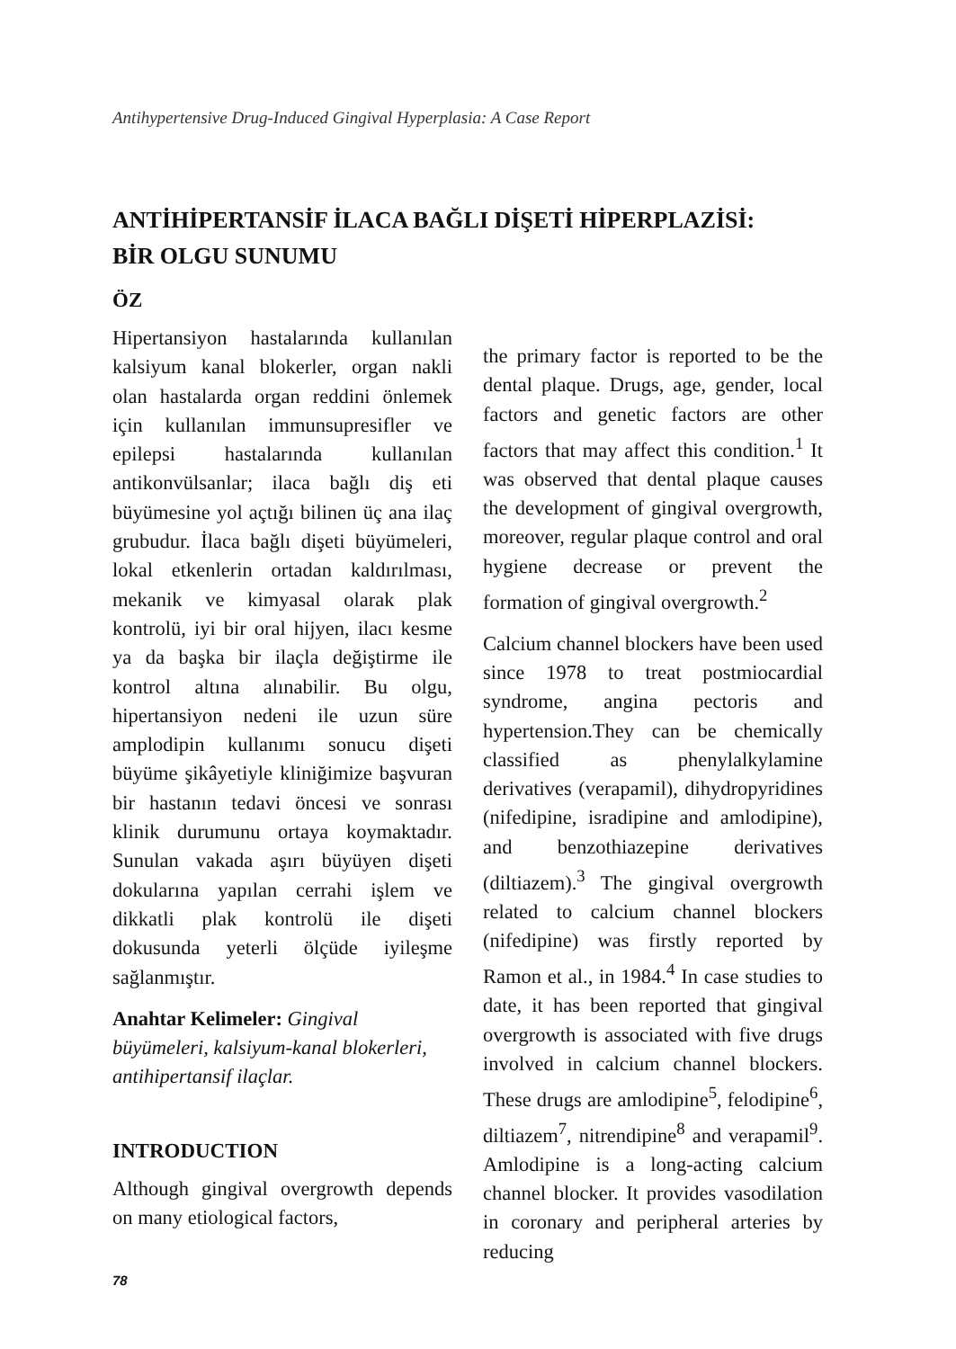Antihypertensive Drug-Induced Gingival Hyperplasia: A Case Report
ANTİHİPERTANSİF İLACA BAĞLI DİŞETİ HİPERPLAZİSİ:
BİR OLGU SUNUMU
ÖZ
Hipertansiyon hastalarında kullanılan kalsiyum kanal blokerler, organ nakli olan hastalarda organ reddini önlemek için kullanılan immunsupresifler ve epilepsi hastalarında kullanılan antikonvülsanlar; ilaca bağlı diş eti büyümesine yol açtığı bilinen üç ana ilaç grubudur. İlaca bağlı dişeti büyümeleri, lokal etkenlerin ortadan kaldırılması, mekanik ve kimyasal olarak plak kontrolü, iyi bir oral hijyen, ilacı kesme ya da başka bir ilaçla değiştirme ile kontrol altına alınabilir. Bu olgu, hipertansiyon nedeni ile uzun süre amplodipin kullanımı sonucu dişeti büyüme şikâyetiyle kliniğimize başvuran bir hastanın tedavi öncesi ve sonrası klinik durumunu ortaya koymaktadır. Sunulan vakada aşırı büyüyen dişeti dokularına yapılan cerrahi işlem ve dikkatli plak kontrolü ile dişeti dokusunda yeterli ölçüde iyileşme sağlanmıştır.
Anahtar Kelimeler: Gingival büyümeleri, kalsiyum-kanal blokerleri, antihipertansif ilaçlar.
INTRODUCTION
Although gingival overgrowth depends on many etiological factors,
the primary factor is reported to be the dental plaque. Drugs, age, gender, local factors and genetic factors are other factors that may affect this condition.<sup>1</sup> It was observed that dental plaque causes the development of gingival overgrowth, moreover, regular plaque control and oral hygiene decrease or prevent the formation of gingival overgrowth.<sup>2</sup>
Calcium channel blockers have been used since 1978 to treat postmiocardial syndrome, angina pectoris and hypertension.They can be chemically classified as phenylalkylamine derivatives (verapamil), dihydropyridines (nifedipine, isradipine and amlodipine), and benzothiazepine derivatives (diltiazem).<sup>3</sup> The gingival overgrowth related to calcium channel blockers (nifedipine) was firstly reported by Ramon et al., in 1984.<sup>4</sup> In case studies to date, it has been reported that gingival overgrowth is associated with five drugs involved in calcium channel blockers. These drugs are amlodipine<sup>5</sup>, felodipine<sup>6</sup>, diltiazem<sup>7</sup>, nitrendipine<sup>8</sup> and verapamil<sup>9</sup>. Amlodipine is a long-acting calcium channel blocker. It provides vasodilation in coronary and peripheral arteries by reducing
78